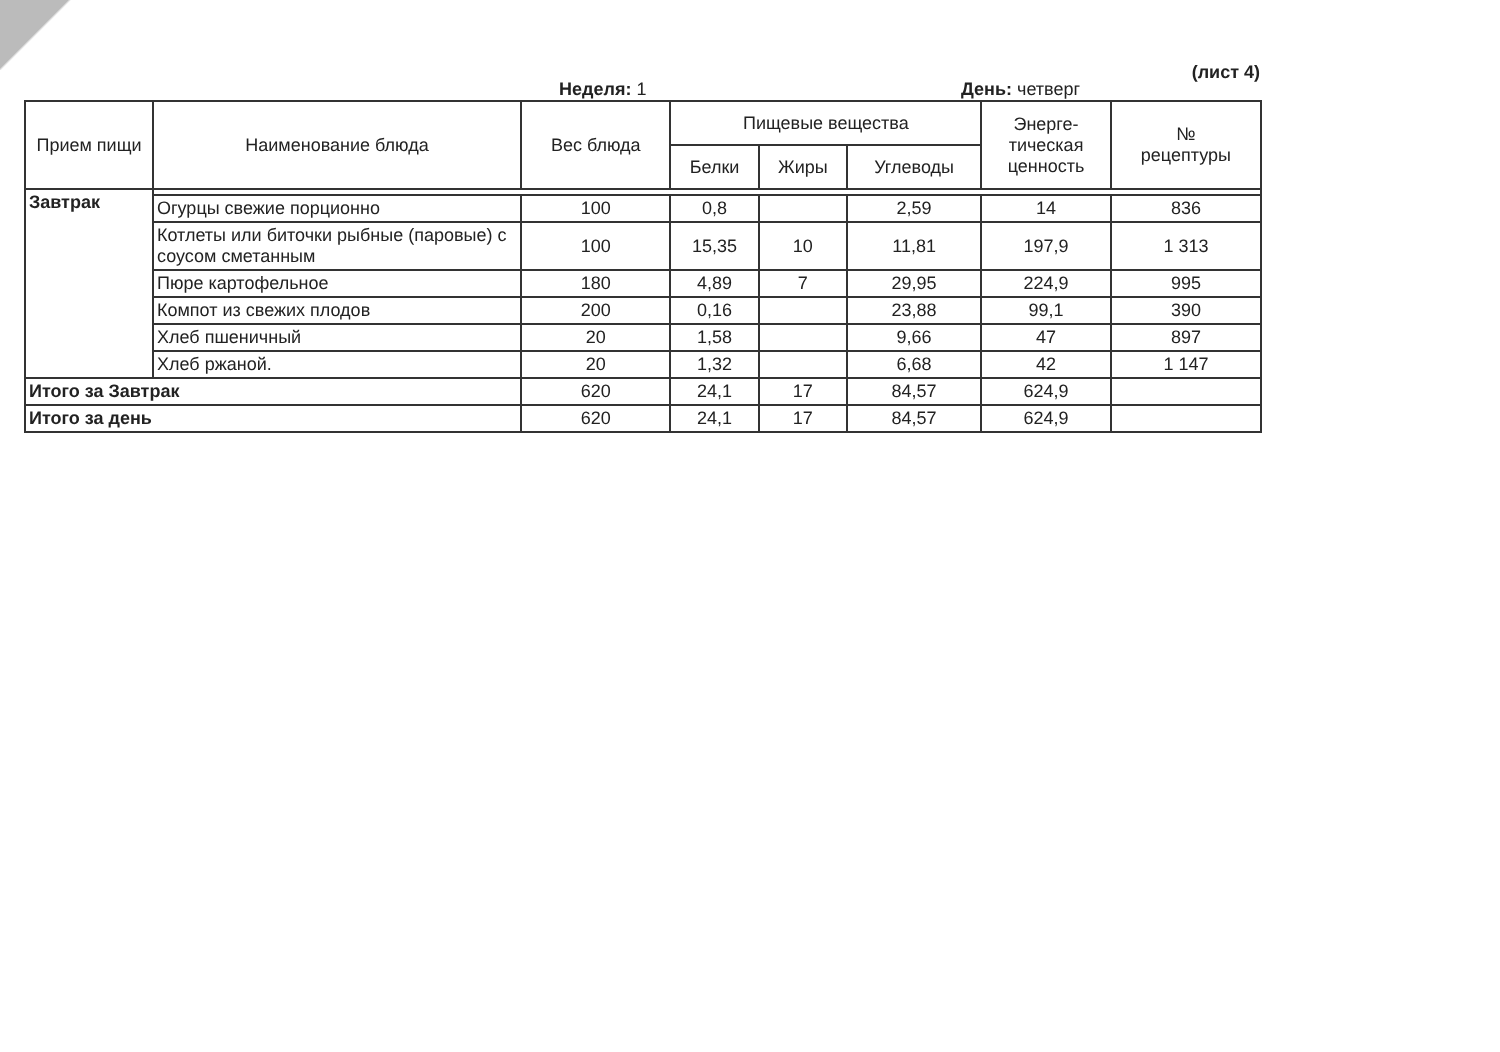(лист 4)
Неделя: 1 День: четверг
| Прием пищи | Наименование блюда | Вес блюда | Пищевые вещества | | | Энерге- тическая ценность | № рецептуры |
| --- | --- | --- | --- | --- | --- | --- | --- |
| | | | Белки | Жиры | Углеводы | | |
| Завтрак | | | | | | | |
| | Огурцы свежие порционно | 100 | 0,8 | | 2,59 | 14 | 836 |
| | Котлеты или биточки рыбные (паровые) с соусом сметанным | 100 | 15,35 | 10 | 11,81 | 197,9 | 1 313 |
| | Пюре картофельное | 180 | 4,89 | 7 | 29,95 | 224,9 | 995 |
| | Компот из свежих плодов | 200 | 0,16 | | 23,88 | 99,1 | 390 |
| | Хлеб пшеничный | 20 | 1,58 | | 9,66 | 47 | 897 |
| | Хлеб ржаной. | 20 | 1,32 | | 6,68 | 42 | 1 147 |
| Итого за Завтрак | | 620 | 24,1 | 17 | 84,57 | 624,9 | |
| Итого за день | | 620 | 24,1 | 17 | 84,57 | 624,9 | |